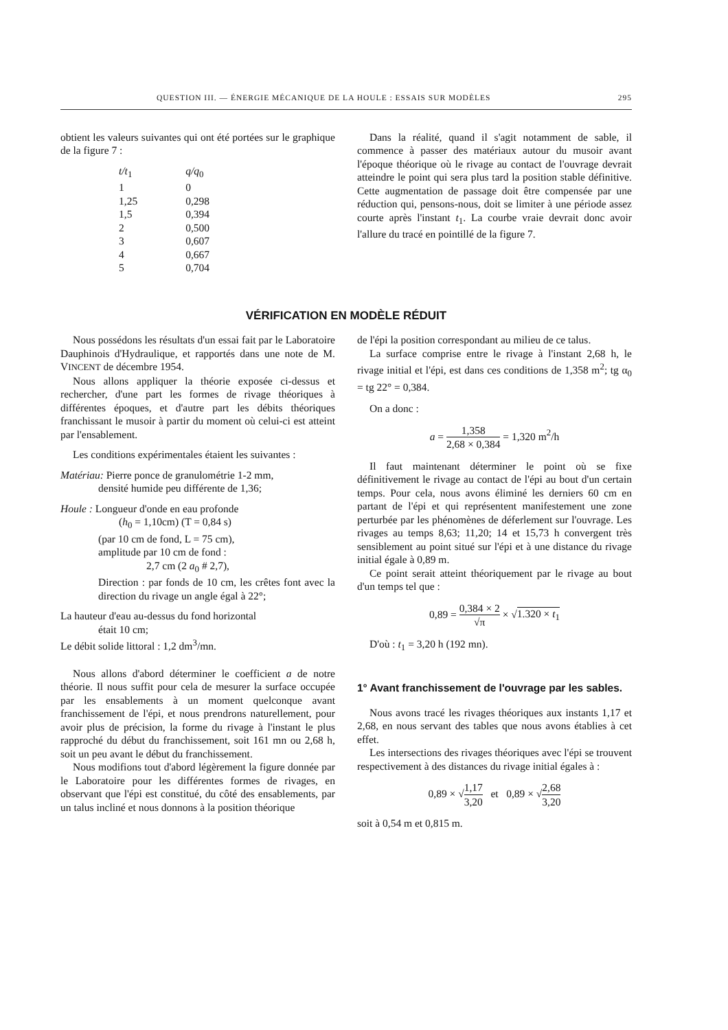QUESTION III. — ÉNERGIE MÉCANIQUE DE LA HOULE : ESSAIS SUR MODÈLES 295
obtient les valeurs suivantes qui ont été portées sur le graphique de la figure 7 :
| t/t<sub>1</sub> | q/q<sub>0</sub> |
| 1 | 0 |
| 1,25 | 0,298 |
| 1,5 | 0,394 |
| 2 | 0,500 |
| 3 | 0,607 |
| 4 | 0,667 |
| 5 | 0,704 |
Dans la réalité, quand il s'agit notamment de sable, il commence à passer des matériaux autour du musoir avant l'époque théorique où le rivage au contact de l'ouvrage devrait atteindre le point qui sera plus tard la position stable définitive. Cette augmentation de passage doit être compensée par une réduction qui, pensons-nous, doit se limiter à une période assez courte après l'instant t<sub>1</sub>. La courbe vraie devrait donc avoir l'allure du tracé en pointillé de la figure 7.
VÉRIFICATION EN MODÈLE RÉDUIT
Nous possédons les résultats d'un essai fait par le Laboratoire Dauphinois d'Hydraulique, et rapportés dans une note de M. VINCENT de décembre 1954.
Nous allons appliquer la théorie exposée ci-dessus et rechercher, d'une part les formes de rivage théoriques à différentes époques, et d'autre part les débits théoriques franchissant le musoir à partir du moment où celui-ci est atteint par l'ensablement.
Les conditions expérimentales étaient les suivantes :
Matériau: Pierre ponce de granulométrie 1-2 mm,
densité humide peu différente de 1,36;
Houle : Longueur d'onde en eau profonde
(h<sub>0</sub> = 1,10cm) (T = 0,84 s)
(par 10 cm de fond, L = 75 cm),
amplitude par 10 cm de fond :
2,7 cm (2 a<sub>0</sub> # 2,7),
Direction : par fonds de 10 cm, les crêtes font avec la direction du rivage un angle égal à 22°;
La hauteur d'eau au-dessus du fond horizontal
était 10 cm;
Le débit solide littoral : 1,2 dm<sup>3</sup>/mn.
Nous allons d'abord déterminer le coefficient a de notre théorie. Il nous suffit pour cela de mesurer la surface occupée par les ensablements à un moment quelconque avant franchissement de l'épi, et nous prendrons naturellement, pour avoir plus de précision, la forme du rivage à l'instant le plus rapproché du début du franchissement, soit 161 mn ou 2,68 h, soit un peu avant le début du franchissement.
Nous modifions tout d'abord légèrement la figure donnée par le Laboratoire pour les différentes formes de rivages, en observant que l'épi est constitué, du côté des ensablements, par un talus incliné et nous donnons à la position théorique
de l'épi la position correspondant au milieu de ce talus.
La surface comprise entre le rivage à l'instant 2,68 h, le rivage initial et l'épi, est dans ces conditions de 1,358 m<sup>2</sup>; tg α<sub>0</sub> = tg 22° = 0,384.
On a donc :
a = 1,358 2,68 × 0,384 = 1,320 m<sup>2</sup>/h
Il faut maintenant déterminer le point où se fixe définitivement le rivage au contact de l'épi au bout d'un certain temps. Pour cela, nous avons éliminé les derniers 60 cm en partant de l'épi et qui représentent manifestement une zone perturbée par les phénomènes de déferlement sur l'ouvrage. Les rivages au temps 8,63; 11,20; 14 et 15,73 h convergent très sensiblement au point situé sur l'épi et à une distance du rivage initial égale à 0,89 m.
Ce point serait atteint théoriquement par le rivage au bout d'un temps tel que :
0,89 = 0,384 × 2 √π × √1.320 × t<sub>1</sub>
D'où : t<sub>1</sub> = 3,20 h (192 mn).
1° Avant franchissement de l'ouvrage par les sables.
Nous avons tracé les rivages théoriques aux instants 1,17 et 2,68, en nous servant des tables que nous avons établies à cet effet.
Les intersections des rivages théoriques avec l'épi se trouvent respectivement à des distances du rivage initial égales à :
0,89 × √1,17 3,20 et 0,89 × √2,68 3,20
soit à 0,54 m et 0,815 m.